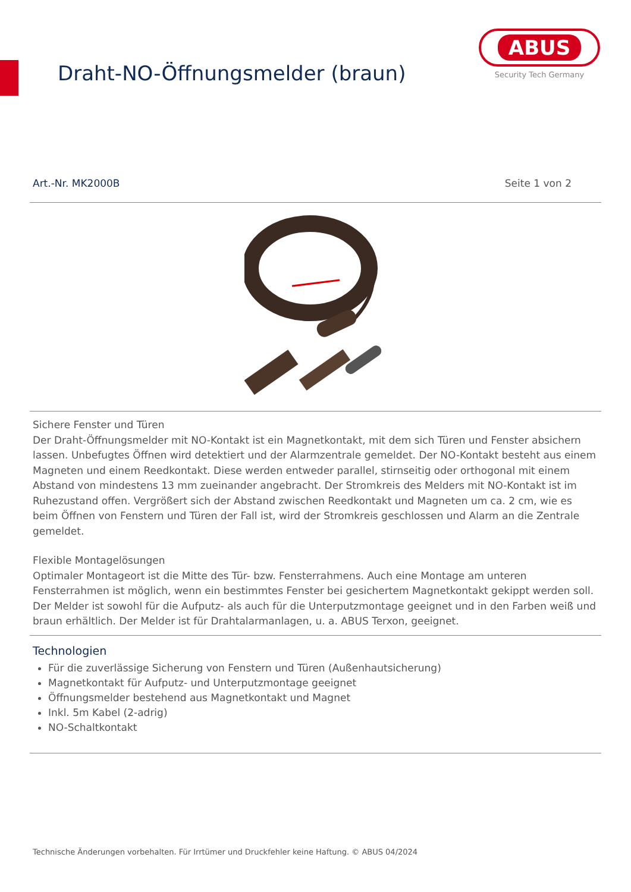Draht-NO-Öffnungsmelder (braun)
ABUS
Security Tech Germany
Art.-Nr. MK2000B Seite 1 von 2
Sichere Fenster und Türen
Der Draht-Öffnungsmelder mit NO-Kontakt ist ein Magnetkontakt, mit dem sich Türen und Fenster absichern lassen. Unbefugtes Öffnen wird detektiert und der Alarmzentrale gemeldet. Der NO-Kontakt besteht aus einem Magneten und einem Reedkontakt. Diese werden entweder parallel, stirnseitig oder orthogonal mit einem Abstand von mindestens 13 mm zueinander angebracht. Der Stromkreis des Melders mit NO-Kontakt ist im Ruhezustand offen. Vergrößert sich der Abstand zwischen Reedkontakt und Magneten um ca. 2 cm, wie es beim Öffnen von Fenstern und Türen der Fall ist, wird der Stromkreis geschlossen und Alarm an die Zentrale gemeldet.
Flexible Montagelösungen
Optimaler Montageort ist die Mitte des Tür- bzw. Fensterrahmens. Auch eine Montage am unteren Fensterrahmen ist möglich, wenn ein bestimmtes Fenster bei gesichertem Magnetkontakt gekippt werden soll. Der Melder ist sowohl für die Aufputz- als auch für die Unterputzmontage geeignet und in den Farben weiß und braun erhältlich. Der Melder ist für Drahtalarmanlagen, u. a. ABUS Terxon, geeignet.
Technologien
Für die zuverlässige Sicherung von Fenstern und Türen (Außenhautsicherung)
Magnetkontakt für Aufputz- und Unterputzmontage geeignet
Öffnungsmelder bestehend aus Magnetkontakt und Magnet
Inkl. 5m Kabel (2-adrig)
NO-Schaltkontakt
Technische Änderungen vorbehalten. Für Irrtümer und Druckfehler keine Haftung. © ABUS 04/2024